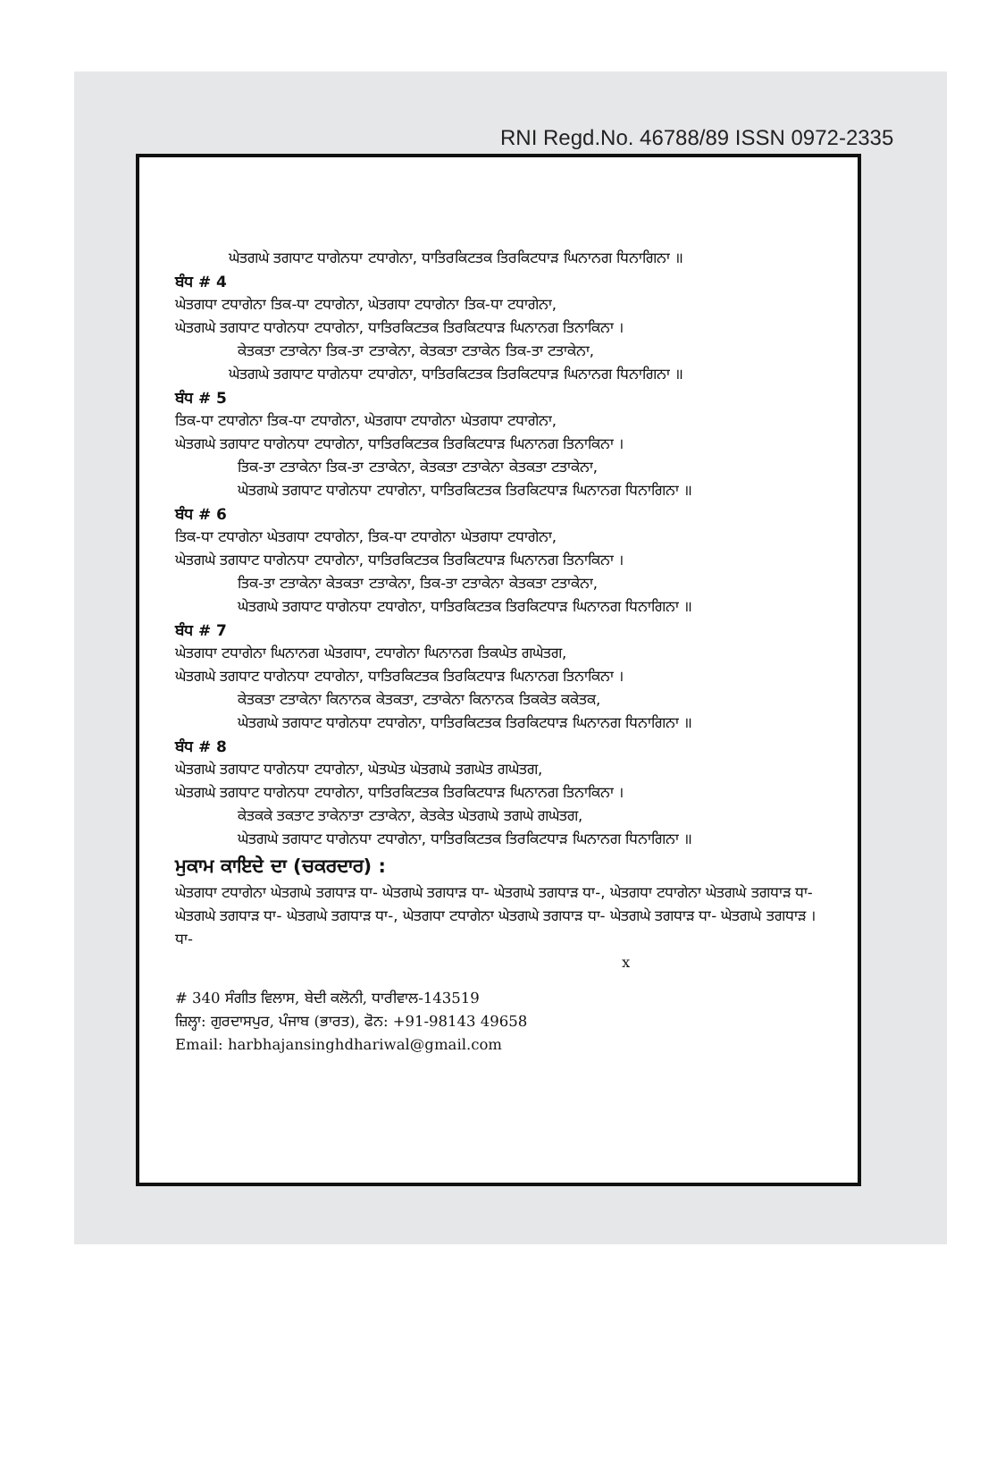RNI Regd.No. 46788/89 ISSN 0972-2335
ਘੇਤਗਘੇ ਤਗਧਾਟ ਧਾਗੇਨਧਾ ਟਧਾਗੇਨਾ, ਧਾਤਿਰਕਿਟਤਕ ਤਿਰਕਿਟਧਾੜ ਘਿਨਾਨਗ ਧਿਨਾਗਿਨਾ ॥
ਬੰਧ # 4
ਘੇਤਗਧਾ ਟਧਾਗੇਨਾ ਤਿਕ-ਧਾ ਟਧਾਗੇਨਾ, ਘੇਤਗਧਾ ਟਧਾਗੇਨਾ ਤਿਕ-ਧਾ ਟਧਾਗੇਨਾ,
ਘੇਤਗਘੇ ਤਗਧਾਟ ਧਾਗੇਨਧਾ ਟਧਾਗੇਨਾ, ਧਾਤਿਰਕਿਟਤਕ ਤਿਰਕਿਟਧਾੜ ਘਿਨਾਨਗ ਤਿਨਾਕਿਨਾ ।
ਕੇਤਕਤਾ ਟਤਾਕੇਨਾ ਤਿਕ-ਤਾ ਟਤਾਕੇਨਾ, ਕੇਤਕਤਾ ਟਤਾਕੇਨ ਤਿਕ-ਤਾ ਟਤਾਕੇਨਾ,
ਘੇਤਗਘੇ ਤਗਧਾਟ ਧਾਗੇਨਧਾ ਟਧਾਗੇਨਾ, ਧਾਤਿਰਕਿਟਤਕ ਤਿਰਕਿਟਧਾੜ ਘਿਨਾਨਗ ਧਿਨਾਗਿਨਾ ॥
ਬੰਧ # 5
ਤਿਕ-ਧਾ ਟਧਾਗੇਨਾ ਤਿਕ-ਧਾ ਟਧਾਗੇਨਾ, ਘੇਤਗਧਾ ਟਧਾਗੇਨਾ ਘੇਤਗਧਾ ਟਧਾਗੇਨਾ,
ਘੇਤਗਘੇ ਤਗਧਾਟ ਧਾਗੇਨਧਾ ਟਧਾਗੇਨਾ, ਧਾਤਿਰਕਿਟਤਕ ਤਿਰਕਿਟਧਾੜ ਘਿਨਾਨਗ ਤਿਨਾਕਿਨਾ ।
ਤਿਕ-ਤਾ ਟਤਾਕੇਨਾ ਤਿਕ-ਤਾ ਟਤਾਕੇਨਾ, ਕੇਤਕਤਾ ਟਤਾਕੇਨਾ ਕੇਤਕਤਾ ਟਤਾਕੇਨਾ,
ਘੇਤਗਘੇ ਤਗਧਾਟ ਧਾਗੇਨਧਾ ਟਧਾਗੇਨਾ, ਧਾਤਿਰਕਿਟਤਕ ਤਿਰਕਿਟਧਾੜ ਘਿਨਾਨਗ ਧਿਨਾਗਿਨਾ ॥
ਬੰਧ # 6
ਤਿਕ-ਧਾ ਟਧਾਗੇਨਾ ਘੇਤਗਧਾ ਟਧਾਗੇਨਾ, ਤਿਕ-ਧਾ ਟਧਾਗੇਨਾ ਘੇਤਗਧਾ ਟਧਾਗੇਨਾ,
ਘੇਤਗਘੇ ਤਗਧਾਟ ਧਾਗੇਨਧਾ ਟਧਾਗੇਨਾ, ਧਾਤਿਰਕਿਟਤਕ ਤਿਰਕਿਟਧਾੜ ਘਿਨਾਨਗ ਤਿਨਾਕਿਨਾ ।
ਤਿਕ-ਤਾ ਟਤਾਕੇਨਾ ਕੇਤਕਤਾ ਟਤਾਕੇਨਾ, ਤਿਕ-ਤਾ ਟਤਾਕੇਨਾ ਕੇਤਕਤਾ ਟਤਾਕੇਨਾ,
ਘੇਤਗਘੇ ਤਗਧਾਟ ਧਾਗੇਨਧਾ ਟਧਾਗੇਨਾ, ਧਾਤਿਰਕਿਟਤਕ ਤਿਰਕਿਟਧਾੜ ਘਿਨਾਨਗ ਧਿਨਾਗਿਨਾ ॥
ਬੰਧ # 7
ਘੇਤਗਧਾ ਟਧਾਗੇਨਾ ਘਿਨਾਨਗ ਘੇਤਗਧਾ, ਟਧਾਗੇਨਾ ਘਿਨਾਨਗ ਤਿਕਘੇਤ ਗਘੇਤਗ,
ਘੇਤਗਘੇ ਤਗਧਾਟ ਧਾਗੇਨਧਾ ਟਧਾਗੇਨਾ, ਧਾਤਿਰਕਿਟਤਕ ਤਿਰਕਿਟਧਾੜ ਘਿਨਾਨਗ ਤਿਨਾਕਿਨਾ ।
ਕੇਤਕਤਾ ਟਤਾਕੇਨਾ ਕਿਨਾਨਕ ਕੇਤਕਤਾ, ਟਤਾਕੇਨਾ ਕਿਨਾਨਕ ਤਿਕਕੇਤ ਕਕੇਤਕ,
ਘੇਤਗਘੇ ਤਗਧਾਟ ਧਾਗੇਨਧਾ ਟਧਾਗੇਨਾ, ਧਾਤਿਰਕਿਟਤਕ ਤਿਰਕਿਟਧਾੜ ਘਿਨਾਨਗ ਧਿਨਾਗਿਨਾ ॥
ਬੰਧ # 8
ਘੇਤਗਘੇ ਤਗਧਾਟ ਧਾਗੇਨਧਾ ਟਧਾਗੇਨਾ, ਘੇਤਘੇਤ ਘੇਤਗਘੇ ਤਗਘੇਤ ਗਘੇਤਗ,
ਘੇਤਗਘੇ ਤਗਧਾਟ ਧਾਗੇਨਧਾ ਟਧਾਗੇਨਾ, ਧਾਤਿਰਕਿਟਤਕ ਤਿਰਕਿਟਧਾੜ ਘਿਨਾਨਗ ਤਿਨਾਕਿਨਾ ।
ਕੇਤਕਕੇ ਤਕਤਾਟ ਤਾਕੇਨਾਤਾ ਟਤਾਕੇਨਾ, ਕੇਤਕੇਤ ਘੇਤਗਘੇ ਤਗਘੇ ਗਘੇਤਗ,
ਘੇਤਗਘੇ ਤਗਧਾਟ ਧਾਗੇਨਧਾ ਟਧਾਗੇਨਾ, ਧਾਤਿਰਕਿਟਤਕ ਤਿਰਕਿਟਧਾੜ ਘਿਨਾਨਗ ਧਿਨਾਗਿਨਾ ॥
ਮੁਕਾਮ ਕਾਇਦੇ ਦਾ (ਚਕਰਦਾਰ) :
ਘੇਤਗਧਾ ਟਧਾਗੇਨਾ ਘੇਤਗਘੇ ਤਗਧਾੜ ਧਾ- ਘੇਤਗਘੇ ਤਗਧਾੜ ਧਾ- ਘੇਤਗਘੇ ਤਗਧਾੜ ਧਾ-, ਘੇਤਗਧਾ ਟਧਾਗੇਨਾ ਘੇਤਗਘੇ ਤਗਧਾੜ ਧਾ- ਘੇਤਗਘੇ ਤਗਧਾੜ ਧਾ- ਘੇਤਗਘੇ ਤਗਧਾੜ ਧਾ-, ਘੇਤਗਧਾ ਟਧਾਗੇਨਾ ਘੇਤਗਘੇ ਤਗਧਾੜ ਧਾ- ਘੇਤਗਘੇ ਤਗਧਾੜ ਧਾ- ਘੇਤਗਘੇ ਤਗਧਾੜ । ਧਾ-
x
# 340 ਸੰਗੀਤ ਵਿਲਾਸ, ਬੇਦੀ ਕਲੋਨੀ, ਧਾਰੀਵਾਲ-143519
ਜ਼ਿਲ੍ਹਾ: ਗੁਰਦਾਸਪੁਰ, ਪੰਜਾਬ (ਭਾਰਤ), ਫੋਨ: +91-98143 49658
Email: harbhajansinghdhariwal@gmail.com